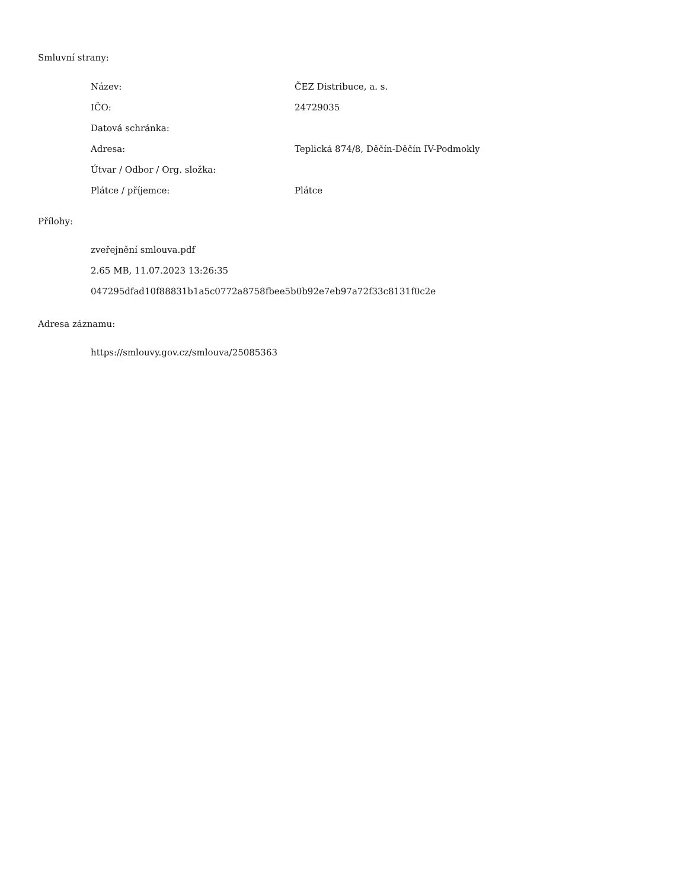Smluvní strany:
| Název: | ČEZ Distribuce, a. s. |
| IČO: | 24729035 |
| Datová schránka: | |
| Adresa: | Teplická 874/8, Děčín-Děčín IV-Podmokly |
| Útvar / Odbor / Org. složka: | |
| Plátce / příjemce: | Plátce |
Přílohy:
zveřejnění smlouva.pdf
2.65 MB, 11.07.2023 13:26:35
047295dfad10f88831b1a5c0772a8758fbee5b0b92e7eb97a72f33c8131f0c2e
Adresa záznamu:
https://smlouvy.gov.cz/smlouva/25085363